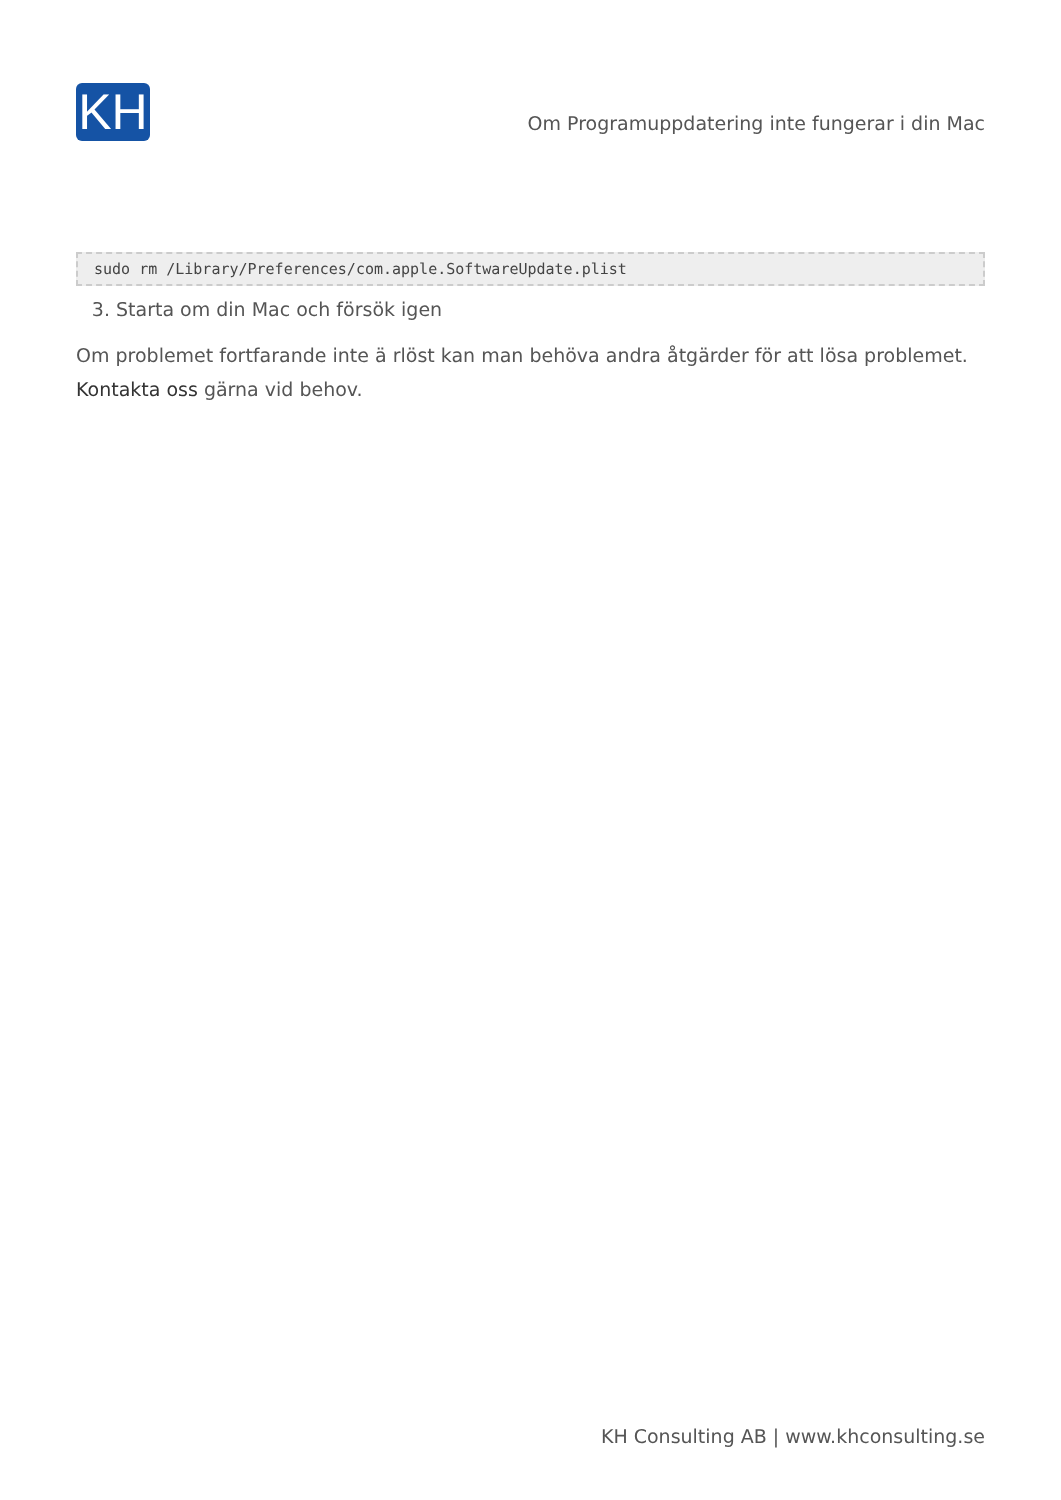KH
Om Programuppdatering inte fungerar i din Mac
sudo rm /Library/Preferences/com.apple.SoftwareUpdate.plist
3. Starta om din Mac och försök igen
Om problemet fortfarande inte ä rlöst kan man behöva andra åtgärder för att lösa problemet. Kontakta oss gärna vid behov.
KH Consulting AB | www.khconsulting.se